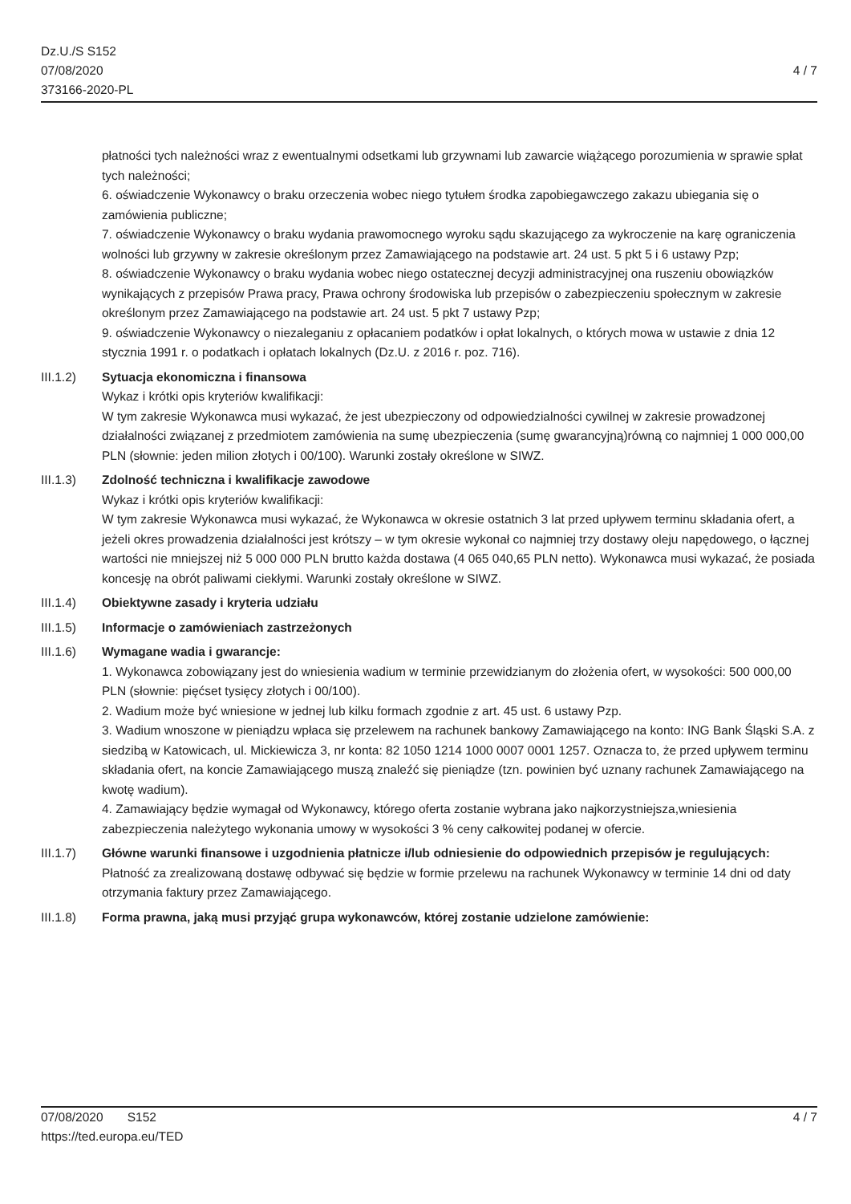Dz.U./S S152
07/08/2020
373166-2020-PL
4 / 7
płatności tych należności wraz z ewentualnymi odsetkami lub grzywnami lub zawarcie wiążącego porozumienia w sprawie spłat tych należności;
6. oświadczenie Wykonawcy o braku orzeczenia wobec niego tytułem środka zapobiegawczego zakazu ubiegania się o zamówienia publiczne;
7. oświadczenie Wykonawcy o braku wydania prawomocnego wyroku sądu skazującego za wykroczenie na karę ograniczenia wolności lub grzywny w zakresie określonym przez Zamawiającego na podstawie art. 24 ust. 5 pkt 5 i 6 ustawy Pzp;
8. oświadczenie Wykonawcy o braku wydania wobec niego ostatecznej decyzji administracyjnej ona ruszeniu obowiązków wynikających z przepisów Prawa pracy, Prawa ochrony środowiska lub przepisów o zabezpieczeniu społecznym w zakresie określonym przez Zamawiającego na podstawie art. 24 ust. 5 pkt 7 ustawy Pzp;
9. oświadczenie Wykonawcy o niezaleganiu z opłacaniem podatków i opłat lokalnych, o których mowa w ustawie z dnia 12 stycznia 1991 r. o podatkach i opłatach lokalnych (Dz.U. z 2016 r. poz. 716).
III.1.2) Sytuacja ekonomiczna i finansowa
Wykaz i krótki opis kryteriów kwalifikacji:
W tym zakresie Wykonawca musi wykazać, że jest ubezpieczony od odpowiedzialności cywilnej w zakresie prowadzonej działalności związanej z przedmiotem zamówienia na sumę ubezpieczenia (sumę gwarancyjną)równą co najmniej 1 000 000,00 PLN (słownie: jeden milion złotych i 00/100). Warunki zostały określone w SIWZ.
III.1.3) Zdolność techniczna i kwalifikacje zawodowe
Wykaz i krótki opis kryteriów kwalifikacji:
W tym zakresie Wykonawca musi wykazać, że Wykonawca w okresie ostatnich 3 lat przed upływem terminu składania ofert, a jeżeli okres prowadzenia działalności jest krótszy – w tym okresie wykonał co najmniej trzy dostawy oleju napędowego, o łącznej wartości nie mniejszej niż 5 000 000 PLN brutto każda dostawa (4 065 040,65 PLN netto). Wykonawca musi wykazać, że posiada koncesję na obrót paliwami ciekłymi. Warunki zostały określone w SIWZ.
III.1.4) Obiektywne zasady i kryteria udziału
III.1.5) Informacje o zamówieniach zastrzeżonych
III.1.6) Wymagane wadia i gwarancje:
1. Wykonawca zobowiązany jest do wniesienia wadium w terminie przewidzianym do złożenia ofert, w wysokości: 500 000,00 PLN (słownie: pięćset tysięcy złotych i 00/100).
2. Wadium może być wniesione w jednej lub kilku formach zgodnie z art. 45 ust. 6 ustawy Pzp.
3. Wadium wnoszone w pieniądzu wpłaca się przelewem na rachunek bankowy Zamawiającego na konto: ING Bank Śląski S.A. z siedzibą w Katowicach, ul. Mickiewicza 3, nr konta: 82 1050 1214 1000 0007 0001 1257. Oznacza to, że przed upływem terminu składania ofert, na koncie Zamawiającego muszą znaleźć się pieniądze (tzn. powinien być uznany rachunek Zamawiającego na kwotę wadium).
4. Zamawiający będzie wymagał od Wykonawcy, którego oferta zostanie wybrana jako najkorzystniejsza,wniesienia zabezpieczenia należytego wykonania umowy w wysokości 3 % ceny całkowitej podanej w ofercie.
III.1.7) Główne warunki finansowe i uzgodnienia płatnicze i/lub odniesienie do odpowiednich przepisów je regulujących:
Płatność za zrealizowaną dostawę odbywać się będzie w formie przelewu na rachunek Wykonawcy w terminie 14 dni od daty otrzymania faktury przez Zamawiającego.
III.1.8) Forma prawna, jaką musi przyjąć grupa wykonawców, której zostanie udzielone zamówienie:
07/08/2020 S152
https://ted.europa.eu/TED
4 / 7